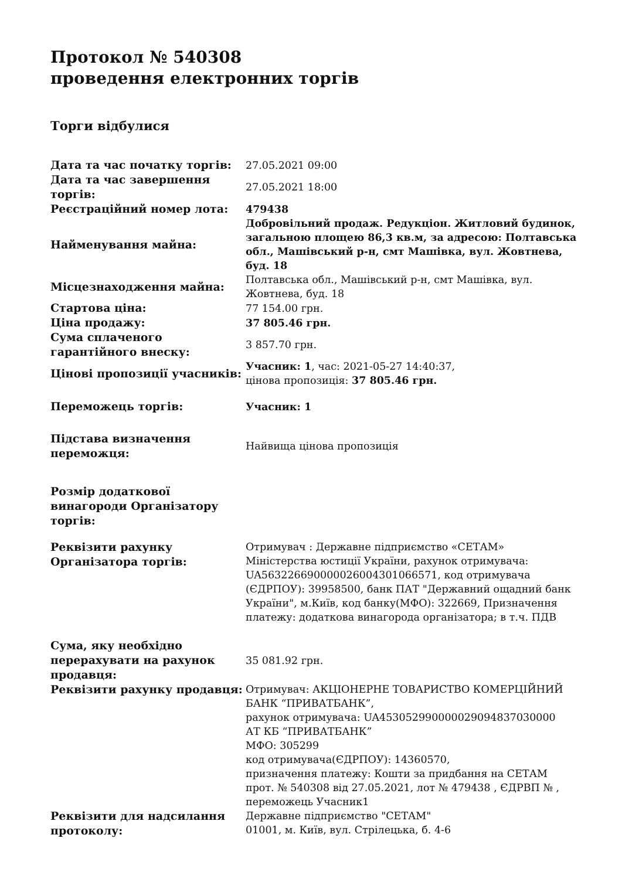Протокол № 540308
проведення електронних торгів
Торги відбулися
| Дата та час початку торгів: | 27.05.2021 09:00 |
| Дата та час завершення торгів: | 27.05.2021 18:00 |
| Реєстраційний номер лота: | 479438 |
| Найменування майна: | Добровільний продаж. Редукціон. Житловий будинок, загальною площею 86,3 кв.м, за адресою: Полтавська обл., Машівський р-н, смт Машівка, вул. Жовтнева, буд. 18 |
| Місцезнаходження майна: | Полтавська обл., Машівський р-н, смт Машівка, вул. Жовтнева, буд. 18 |
| Стартова ціна: | 77 154.00 грн. |
| Ціна продажу: | 37 805.46 грн. |
| Сума сплаченого гарантійного внеску: | 3 857.70 грн. |
| Цінові пропозиції учасників: | Учасник: 1 , час: 2021-05-27 14:40:37, цінова пропозиція: 37 805.46 грн. |
| Переможець торгів: | Учасник: 1 |
| Підстава визначення переможця: | Найвища цінова пропозиція |
| Розмір додаткової винагороди Організатору торгів: | |
| Реквізити рахунку Організатора торгів: | Отримувач : Державне підприємство «СЕТАМ» Міністерства юстиції України, рахунок отримувача: UA563226690000026004301066571, код отримувача (ЄДРПОУ): 39958500, банк ПАТ "Державний ощадний банк України", м.Київ, код банку(МФО): 322669, Призначення платежу: додаткова винагорода організатора; в т.ч. ПДВ |
| Сума, яку необхідно перерахувати на рахунок продавця: | 35 081.92 грн. |
| Реквізити рахунку продавця: | Отримувач: АКЦІОНЕРНЕ ТОВАРИСТВО КОМЕРЦІЙНИЙ БАНК “ПРИВАТБАНК”, рахунок отримувача: UA453052990000029094837030000 АТ КБ “ПРИВАТБАНК” МФО: 305299 код отримувача(ЄДРПОУ): 14360570, призначення платежу: Кошти за придбання на СЕТАМ прот. № 540308 від 27.05.2021, лот № 479438 , ЄДРВП № , переможець Учасник1 |
| Реквізити для надсилання протоколу: | Державне підприємство "СЕТАМ" 01001, м. Київ, вул. Стрілецька, б. 4-6 |